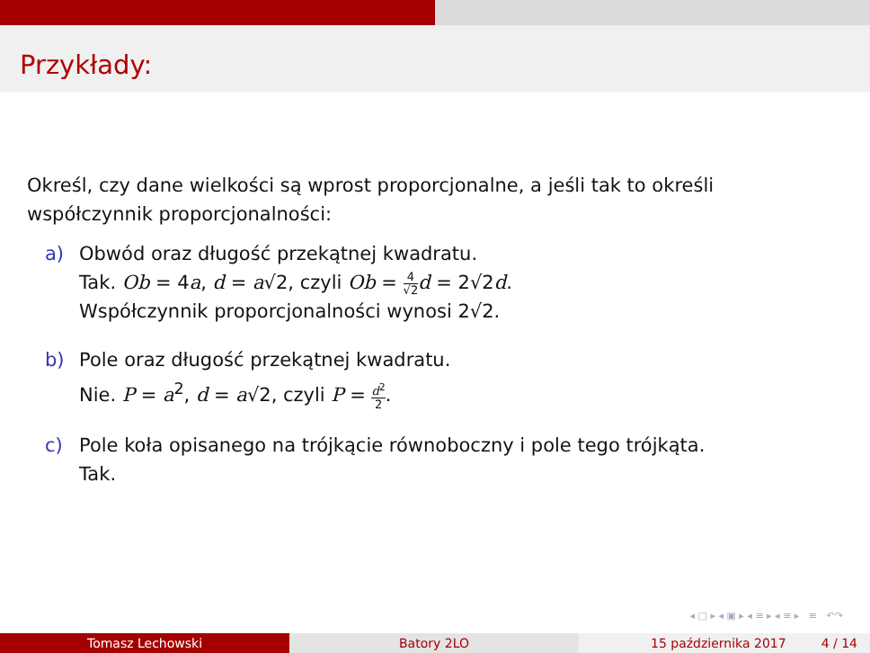Przykłady:
Określ, czy dane wielkości są wprost proporcjonalne, a jeśli tak to określi współczynnik proporcjonalności:
a) Obwód oraz długość przekątnej kwadratu.
Tak. Ob = 4a, d = a√2, czyli Ob = 4 √2 d = 2√2d.
Współczynnik proporcjonalności wynosi 2√2.
b) Pole oraz długość przekątnej kwadratu.
Nie. P = a<sup>2</sup>, d = a√2, czyli P = d<sup>2</sup> 2.
c) Pole koła opisanego na trójkącie równoboczny i pole tego trójkąta.
Tak.
◂ □ ▸ ◂ ▣ ▸ ◂ ≡ ▸ ◂ ≡ ▸ ≡ ↶↷
Tomasz Lechowski Batory 2LO 15 października 2017 4 / 14